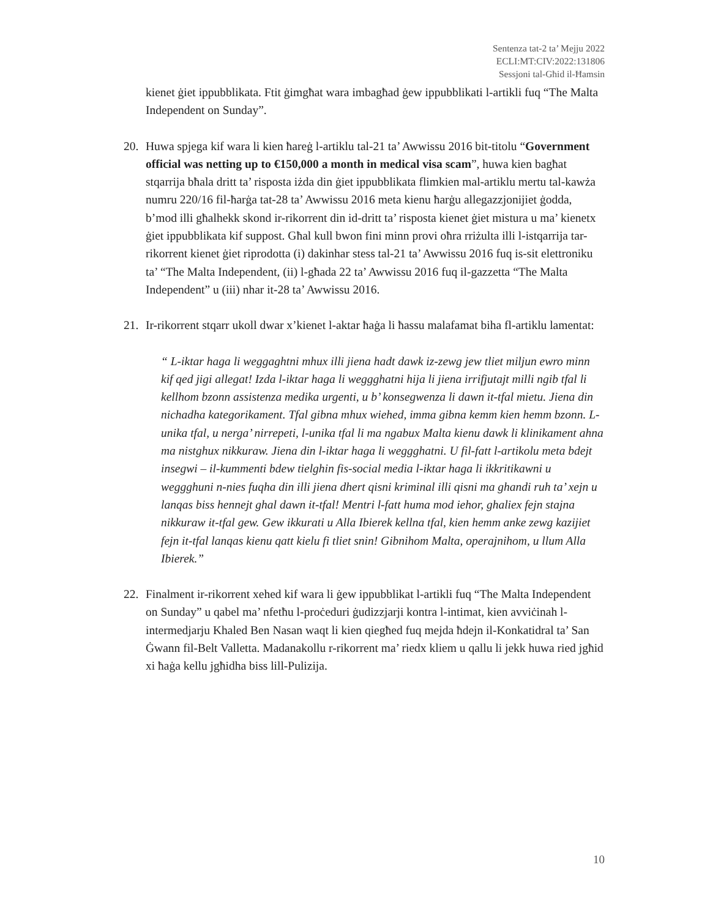Sentenza tat-2 ta’ Mejju 2022
ECLI:MT:CIV:2022:131806
Sessjoni tal-Għid il-Ħamsin
kienet ġiet ippubblikata. Ftit ġimgħat wara imbagħad ġew ippubblikati l-artikli fuq “The Malta Independent on Sunday”.
20. Huwa spjega kif wara li kien ħareġ l-artiklu tal-21 ta’ Awwissu 2016 bit-titolu “Government official was netting up to €150,000 a month in medical visa scam”, huwa kien bagħat stqarrija bħala dritt ta’ risposta iżda din ġiet ippubblikata flimkien mal-artiklu mertu tal-kawża numru 220/16 fil-ħarġa tat-28 ta’ Awwissu 2016 meta kienu ħarġu allegazzjonijiet ġodda, b’mod illi għalhekk skond ir-rikorrent din id-dritt ta’ risposta kienet ġiet mistura u ma’ kienetx ġiet ippubblikata kif suppost. Għal kull bwon fini minn provi oħra rriżulta illi l-istqarrija tar-rikorrent kienet ġiet riprodotta (i) dakinhar stess tal-21 ta’ Awwissu 2016 fuq is-sit elettroniku ta’ “The Malta Independent, (ii) l-għada 22 ta’ Awwissu 2016 fuq il-gazzetta “The Malta Independent” u (iii) nhar it-28 ta’ Awwissu 2016.
21. Ir-rikorrent stqarr ukoll dwar x’kienet l-aktar ħaġa li ħassu malafamat biha fl-artiklu lamentat:
“ L-iktar haga li weggaghtni mhux illi jiena hadt dawk iz-zewg jew tliet miljun ewro minn kif qed jigi allegat! Izda l-iktar haga li weggghatni hija li jiena irrifjutajt milli ngib tfal li kellhom bzonn assistenza medika urgenti, u b’ konsegwenza li dawn it-tfal mietu. Jiena din nichadha kategorikament. Tfal gibna mhux wiehed, imma gibna kemm kien hemm bzonn. L-unika tfal, u nerga’ nirrepeti, l-unika tfal li ma ngabux Malta kienu dawk li klinikament ahna ma nistghux nikkuraw. Jiena din l-iktar haga li weggghatni. U fil-fatt l-artikolu meta bdejt insegwi – il-kummenti bdew tielghin fis-social media l-iktar haga li ikkritikawni u weggghuni n-nies fuqha din illi jiena dhert qisni kriminal illi qisni ma ghandi ruh ta’ xejn u lanqas biss hennejt ghal dawn it-tfal! Mentri l-fatt huma mod iehor, ghaliex fejn stajna nikkuraw it-tfal gew. Gew ikkurati u Alla Ibierek kellna tfal, kien hemm anke zewg kazijiet fejn it-tfal lanqas kienu qatt kielu fi tliet snin! Gibnihom Malta, operajnihom, u llum Alla Ibierek.”
22. Finalment ir-rikorrent xehed kif wara li ġew ippubblikat l-artikli fuq “The Malta Independent on Sunday” u qabel ma’ nfetħu l-proċeduri ġudizzjarji kontra l-intimat, kien avviċinah l-intermedjarju Khaled Ben Nasan waqt li kien qiegħed fuq mejda ħdejn il-Konkatidral ta’ San Ġwann fil-Belt Valletta. Madanakollu r-rikorrent ma’ riedx kliem u qallu li jekk huwa ried jgħid xi ħaġa kellu jgħidha biss lill-Pulizija.
10